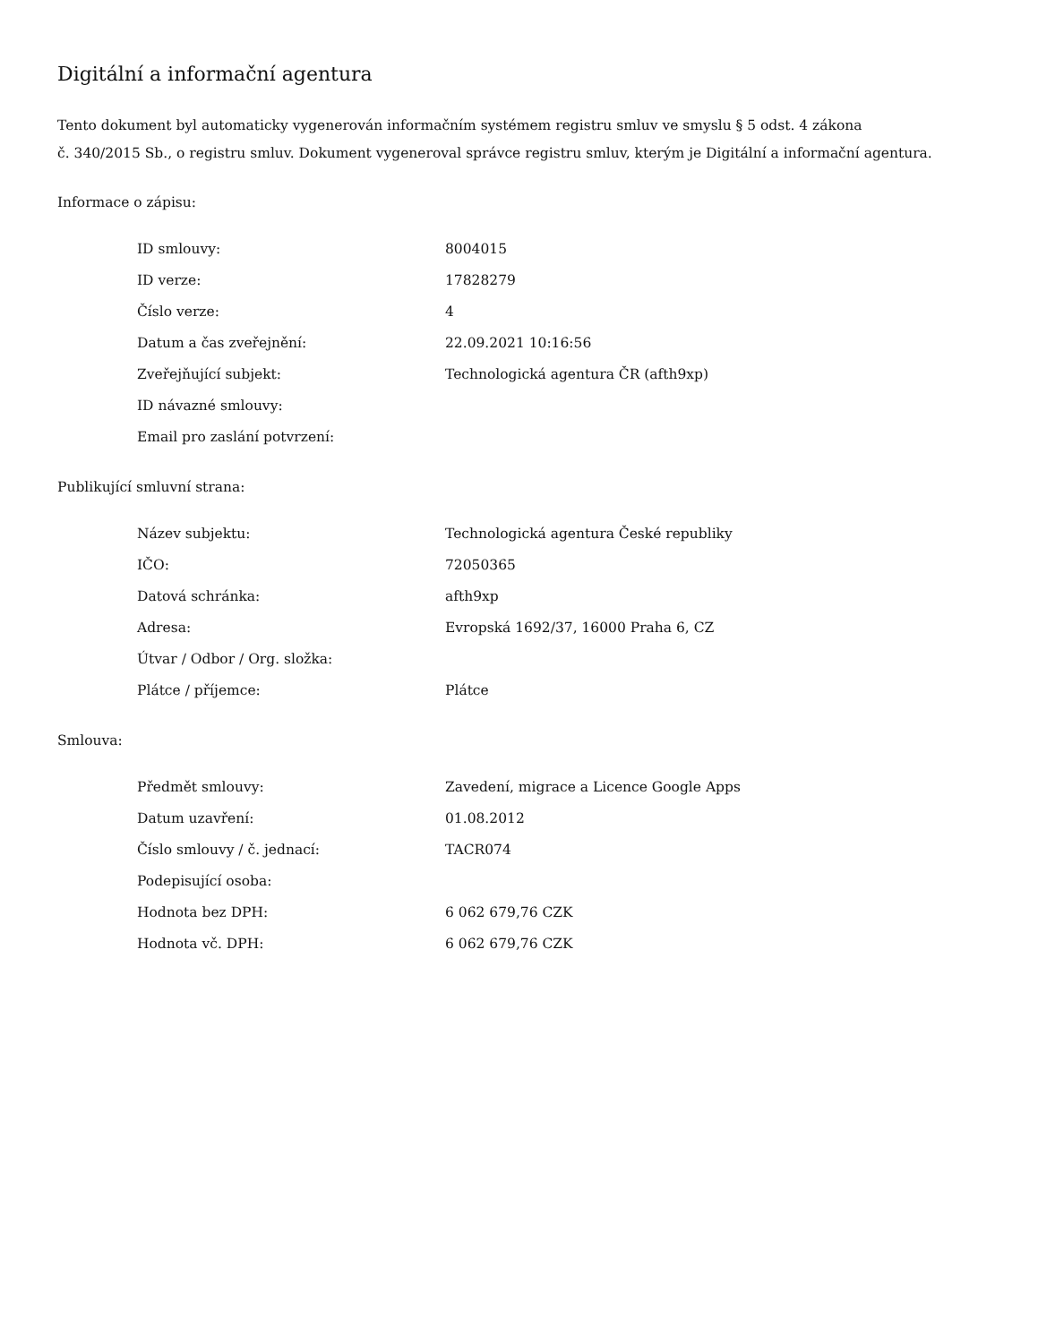Digitální a informační agentura
Tento dokument byl automaticky vygenerován informačním systémem registru smluv ve smyslu § 5 odst. 4 zákona
č. 340/2015 Sb., o registru smluv. Dokument vygeneroval správce registru smluv, kterým je Digitální a informační agentura.
Informace o zápisu:
| ID smlouvy: | 8004015 |
| ID verze: | 17828279 |
| Číslo verze: | 4 |
| Datum a čas zveřejnění: | 22.09.2021 10:16:56 |
| Zveřejňující subjekt: | Technologická agentura ČR (afth9xp) |
| ID návazné smlouvy: | |
| Email pro zaslání potvrzení: | |
Publikující smluvní strana:
| Název subjektu: | Technologická agentura České republiky |
| IČO: | 72050365 |
| Datová schránka: | afth9xp |
| Adresa: | Evropská 1692/37, 16000 Praha 6, CZ |
| Útvar / Odbor / Org. složka: | |
| Plátce / příjemce: | Plátce |
Smlouva:
| Předmět smlouvy: | Zavedení, migrace a Licence Google Apps |
| Datum uzavření: | 01.08.2012 |
| Číslo smlouvy / č. jednací: | TACR074 |
| Podepisující osoba: | |
| Hodnota bez DPH: | 6 062 679,76 CZK |
| Hodnota vč. DPH: | 6 062 679,76 CZK |